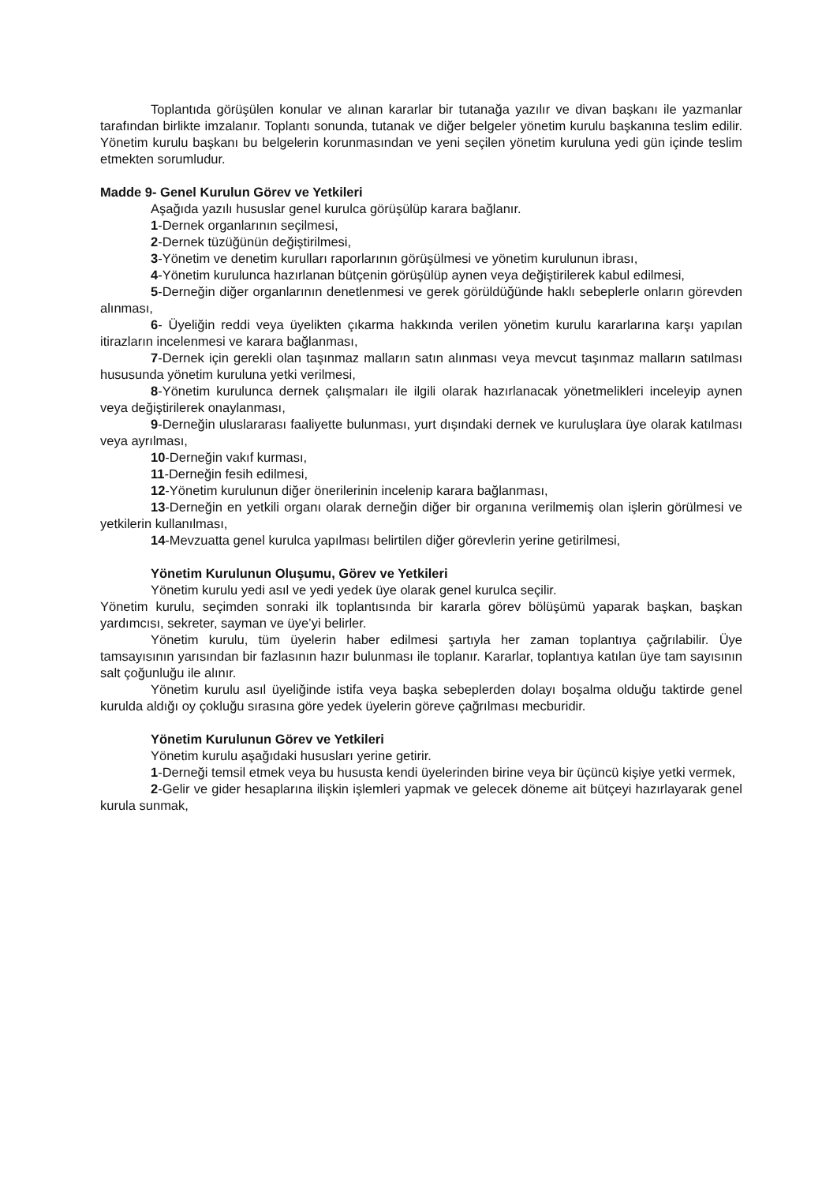Toplantıda görüşülen konular ve alınan kararlar bir tutanağa yazılır ve divan başkanı ile yazmanlar tarafından birlikte imzalanır. Toplantı sonunda, tutanak ve diğer belgeler yönetim kurulu başkanına teslim edilir. Yönetim kurulu başkanı bu belgelerin korunmasından ve yeni seçilen yönetim kuruluna yedi gün içinde teslim etmekten sorumludur.
Madde 9- Genel Kurulun Görev ve Yetkileri
Aşağıda yazılı hususlar genel kurulca görüşülüp karara bağlanır.
1-Dernek organlarının seçilmesi,
2-Dernek tüzüğünün değiştirilmesi,
3-Yönetim ve denetim kurulları raporlarının görüşülmesi ve yönetim kurulunun ibrası,
4-Yönetim kurulunca hazırlanan bütçenin görüşülüp aynen veya değiştirilerek kabul edilmesi,
5-Derneğin diğer organlarının denetlenmesi ve gerek görüldüğünde haklı sebeplerle onların görevden alınması,
6- Üyeliğin reddi veya üyelikten çıkarma hakkında verilen yönetim kurulu kararlarına karşı yapılan itirazların incelenmesi ve karara bağlanması,
7-Dernek için gerekli olan taşınmaz malların satın alınması veya mevcut taşınmaz malların satılması hususunda yönetim kuruluna yetki verilmesi,
8-Yönetim kurulunca dernek çalışmaları ile ilgili olarak hazırlanacak yönetmelikleri inceleyip aynen veya değiştirilerek onaylanması,
9-Derneğin uluslararası faaliyette bulunması, yurt dışındaki dernek ve kuruluşlara üye olarak katılması veya ayrılması,
10-Derneğin vakıf kurması,
11-Derneğin fesih edilmesi,
12-Yönetim kurulunun diğer önerilerinin incelenip karara bağlanması,
13-Derneğin en yetkili organı olarak derneğin diğer bir organına verilmemiş olan işlerin görülmesi ve yetkilerin kullanılması,
14-Mevzuatta genel kurulca yapılması belirtilen diğer görevlerin yerine getirilmesi,
Yönetim Kurulunun Oluşumu, Görev ve Yetkileri
Yönetim kurulu yedi asıl ve yedi yedek üye olarak genel kurulca seçilir.
Yönetim kurulu, seçimden sonraki ilk toplantısında bir kararla görev bölüşümü yaparak başkan, başkan yardımcısı, sekreter, sayman ve üye’yi belirler.
Yönetim kurulu, tüm üyelerin haber edilmesi şartıyla her zaman toplantıya çağrılabilir. Üye tamsayısının yarısından bir fazlasının hazır bulunması ile toplanır. Kararlar, toplantıya katılan üye tam sayısının salt çoğunluğu ile alınır.
Yönetim kurulu asıl üyeliğinde istifa veya başka sebeplerden dolayı boşalma olduğu taktirde genel kurulda aldığı oy çokluğu sırasına göre yedek üyelerin göreve çağrılması mecburidir.
Yönetim Kurulunun Görev ve Yetkileri
Yönetim kurulu aşağıdaki hususları yerine getirir.
1-Derneği temsil etmek veya bu hususta kendi üyelerinden birine veya bir üçüncü kişiye yetki vermek,
2-Gelir ve gider hesaplarına ilişkin işlemleri yapmak ve gelecek döneme ait bütçeyi hazırlayarak genel kurula sunmak,